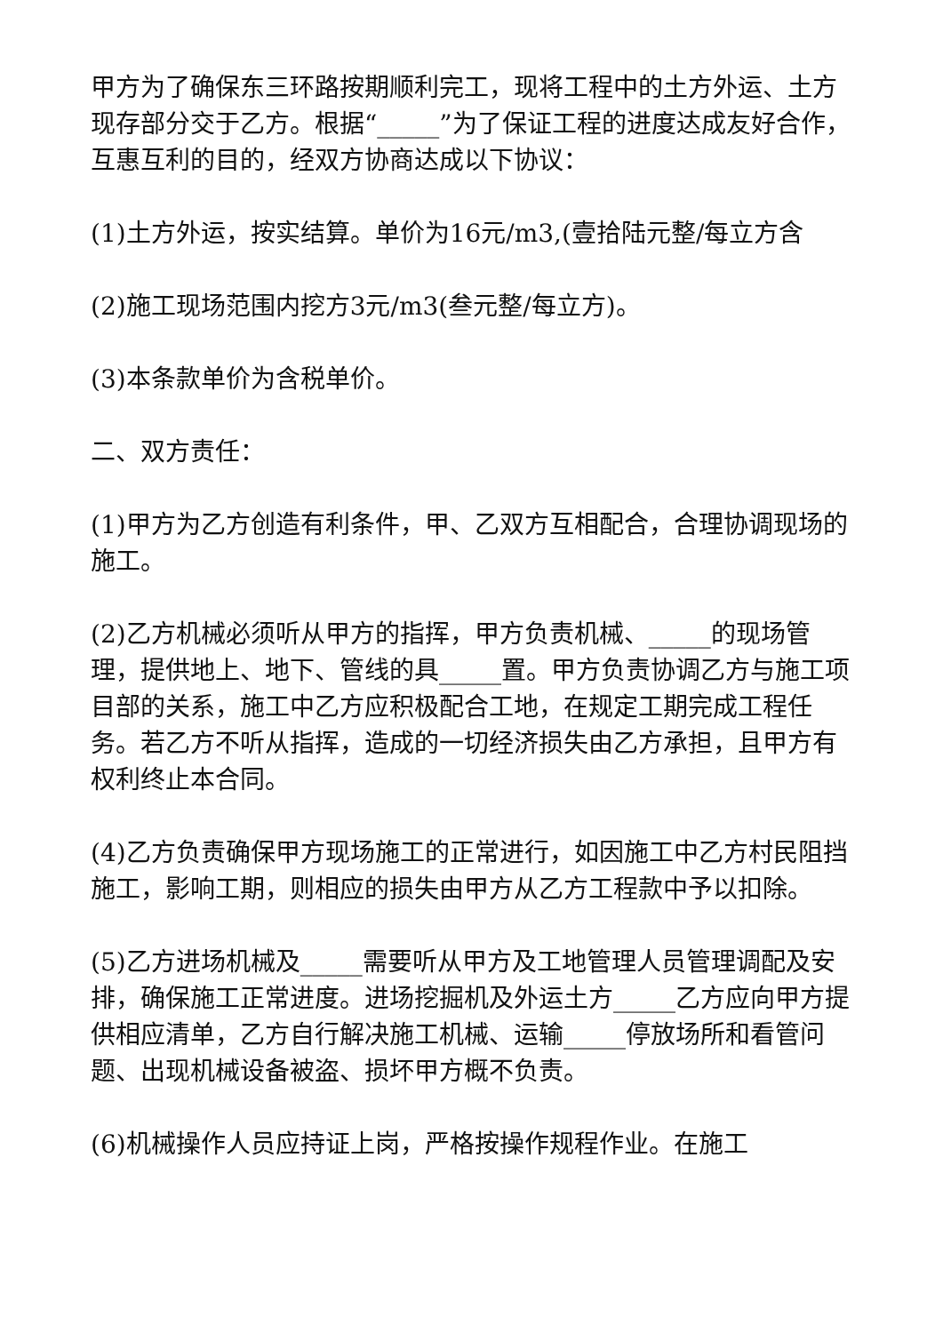甲方为了确保东三环路按期顺利完工，现将工程中的土方外运、土方现存部分交于乙方。根据“_____”为了保证工程的进度达成友好合作，互惠互利的目的，经双方协商达成以下协议：
(1)土方外运，按实结算。单价为16元/m3,(壹拾陆元整/每立方含
(2)施工现场范围内挖方3元/m3(叁元整/每立方)。
(3)本条款单价为含税单价。
二、双方责任：
(1)甲方为乙方创造有利条件，甲、乙双方互相配合，合理协调现场的施工。
(2)乙方机械必须听从甲方的指挥，甲方负责机械、_____的现场管理，提供地上、地下、管线的具_____置。甲方负责协调乙方与施工项目部的关系，施工中乙方应积极配合工地，在规定工期完成工程任务。若乙方不听从指挥，造成的一切经济损失由乙方承担，且甲方有权利终止本合同。
(4)乙方负责确保甲方现场施工的正常进行，如因施工中乙方村民阻挡施工，影响工期，则相应的损失由甲方从乙方工程款中予以扣除。
(5)乙方进场机械及_____需要听从甲方及工地管理人员管理调配及安排，确保施工正常进度。进场挖掘机及外运土方_____乙方应向甲方提供相应清单，乙方自行解决施工机械、运输_____停放场所和看管问题、出现机械设备被盗、损坏甲方概不负责。
(6)机械操作人员应持证上岗，严格按操作规程作业。在施工